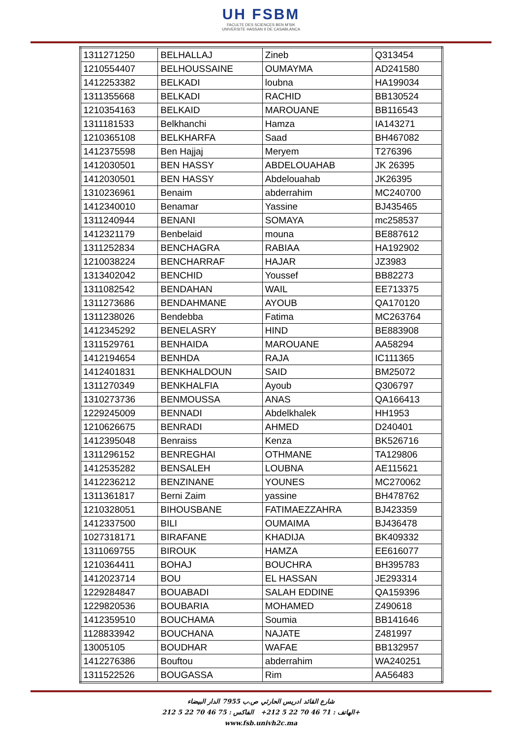UH FSBM
FACULTE DES SCIENCES BEN M'SIK
UNIVERSITE HASSAN II DE CASABLANCA
| 1311271250 | BELHALLAJ | Zineb | Q313454 |
| 1210554407 | BELHOUSSAINE | OUMAYMA | AD241580 |
| 1412253382 | BELKADI | loubna | HA199034 |
| 1311355668 | BELKADI | RACHID | BB130524 |
| 1210354163 | BELKAID | MAROUANE | BB116543 |
| 1311181533 | Belkhanchi | Hamza | IA143271 |
| 1210365108 | BELKHARFA | Saad | BH467082 |
| 1412375598 | Ben Hajjaj | Meryem | T276396 |
| 1412030501 | BEN HASSY | ABDELOUAHAB | JK 26395 |
| 1412030501 | BEN HASSY | Abdelouahab | JK26395 |
| 1310236961 | Benaim | abderrahim | MC240700 |
| 1412340010 | Benamar | Yassine | BJ435465 |
| 1311240944 | BENANI | SOMAYA | mc258537 |
| 1412321179 | Benbelaid | mouna | BE887612 |
| 1311252834 | BENCHAGRA | RABIAA | HA192902 |
| 1210038224 | BENCHARRAF | HAJAR | JZ3983 |
| 1313402042 | BENCHID | Youssef | BB82273 |
| 1311082542 | BENDAHAN | WAIL | EE713375 |
| 1311273686 | BENDAHMANE | AYOUB | QA170120 |
| 1311238026 | Bendebba | Fatima | MC263764 |
| 1412345292 | BENELASRY | HIND | BE883908 |
| 1311529761 | BENHAIDA | MAROUANE | AA58294 |
| 1412194654 | BENHDA | RAJA | IC111365 |
| 1412401831 | BENKHALDOUN | SAID | BM25072 |
| 1311270349 | BENKHALFIA | Ayoub | Q306797 |
| 1310273736 | BENMOUSSA | ANAS | QA166413 |
| 1229245009 | BENNADI | Abdelkhalek | HH1953 |
| 1210626675 | BENRADI | AHMED | D240401 |
| 1412395048 | Benraiss | Kenza | BK526716 |
| 1311296152 | BENREGHAI | OTHMANE | TA129806 |
| 1412535282 | BENSALEH | LOUBNA | AE115621 |
| 1412236212 | BENZINANE | YOUNES | MC270062 |
| 1311361817 | Berni Zaim | yassine | BH478762 |
| 1210328051 | BIHOUSBANE | FATIMAEZZAHRA | BJ423359 |
| 1412337500 | BILI | OUMAIMA | BJ436478 |
| 1027318171 | BIRAFANE | KHADIJA | BK409332 |
| 1311069755 | BIROUK | HAMZA | EE616077 |
| 1210364411 | BOHAJ | BOUCHRA | BH395783 |
| 1412023714 | BOU | EL HASSAN | JE293314 |
| 1229284847 | BOUABADI | SALAH EDDINE | QA159396 |
| 1229820536 | BOUBARIA | MOHAMED | Z490618 |
| 1412359510 | BOUCHAMA | Soumia | BB141646 |
| 1128833942 | BOUCHANA | NAJATE | Z481997 |
| 13005105 | BOUDHAR | WAFAE | BB132957 |
| 1412276386 | Bouftou | abderrahim | WA240251 |
| 1311522526 | BOUGASSA | Rim | AA56483 |
شارع القائد ادريس الحارثي ص.ب 7955 الدار البيضاء
الهاتف : 71 46 70 22 5 212+ الفاكس : 75 46 70 22 5 212+
www.fsb.univh2c.ma